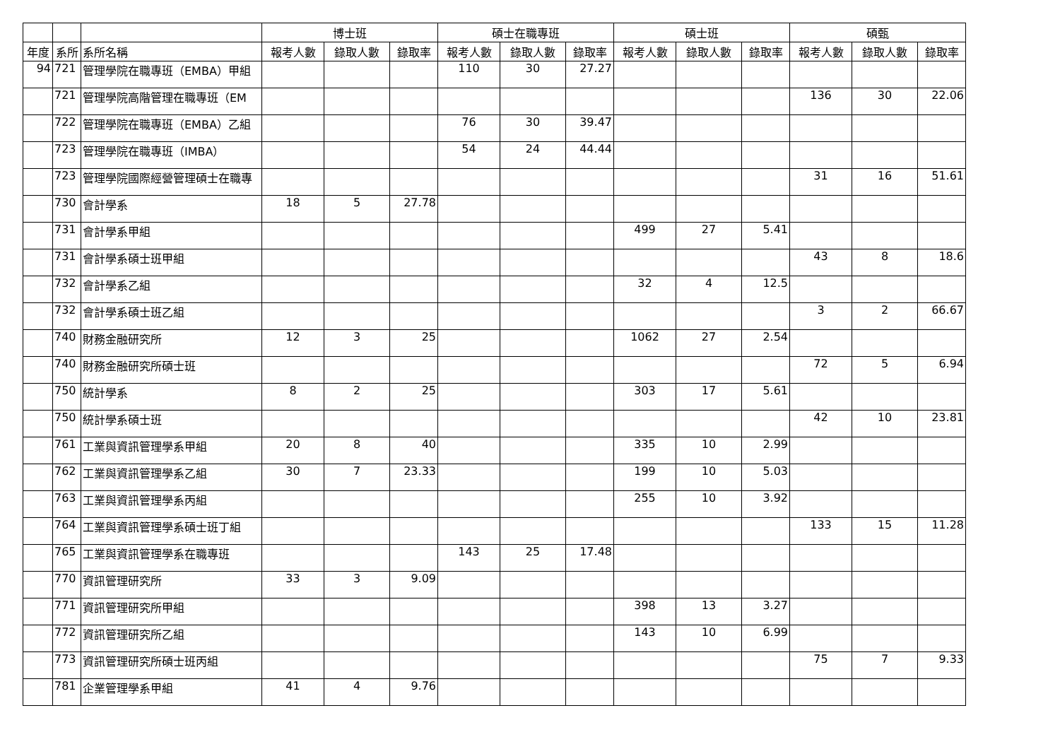| | | | 博士班 | | | 碩士在職專班 | | | 碩士班 | | | 碩甄 | | |
| --- | --- | --- | --- | --- | --- | --- | --- | --- | --- | --- | --- | --- | --- | --- |
| 年度 | 系所 | 系所名稱 | 報考人數 | 錄取人數 | 錄取率 | 報考人數 | 錄取人數 | 錄取率 | 報考人數 | 錄取人數 | 錄取率 | 報考人數 | 錄取人數 | 錄取率 |
| 94 | 721 | 管理學院在職專班（EMBA）甲組 | | | | 110 | 30 | 27.27 | | | | | | |
| | 721 | 管理學院高階管理在職專班（EM | | | | | | | | | | 136 | 30 | 22.06 |
| | 722 | 管理學院在職專班（EMBA）乙組 | | | | 76 | 30 | 39.47 | | | | | | |
| | 723 | 管理學院在職專班（IMBA） | | | | 54 | 24 | 44.44 | | | | | | |
| | 723 | 管理學院國際經營管理碩士在職專 | | | | | | | | | | 31 | 16 | 51.61 |
| | 730 | 會計學系 | 18 | 5 | 27.78 | | | | | | | | | |
| | 731 | 會計學系甲組 | | | | | | | 499 | 27 | 5.41 | | | |
| | 731 | 會計學系碩士班甲組 | | | | | | | | | | 43 | 8 | 18.6 |
| | 732 | 會計學系乙組 | | | | | | | 32 | 4 | 12.5 | | | |
| | 732 | 會計學系碩士班乙組 | | | | | | | | | | 3 | 2 | 66.67 |
| | 740 | 財務金融研究所 | 12 | 3 | 25 | | | | 1062 | 27 | 2.54 | | | |
| | 740 | 財務金融研究所碩士班 | | | | | | | | | | 72 | 5 | 6.94 |
| | 750 | 統計學系 | 8 | 2 | 25 | | | | 303 | 17 | 5.61 | | | |
| | 750 | 統計學系碩士班 | | | | | | | | | | 42 | 10 | 23.81 |
| | 761 | 工業與資訊管理學系甲組 | 20 | 8 | 40 | | | | 335 | 10 | 2.99 | | | |
| | 762 | 工業與資訊管理學系乙組 | 30 | 7 | 23.33 | | | | 199 | 10 | 5.03 | | | |
| | 763 | 工業與資訊管理學系丙組 | | | | | | | 255 | 10 | 3.92 | | | |
| | 764 | 工業與資訊管理學系碩士班丁組 | | | | | | | | | | 133 | 15 | 11.28 |
| | 765 | 工業與資訊管理學系在職專班 | | | | 143 | 25 | 17.48 | | | | | | |
| | 770 | 資訊管理研究所 | 33 | 3 | 9.09 | | | | | | | | | |
| | 771 | 資訊管理研究所甲組 | | | | | | | 398 | 13 | 3.27 | | | |
| | 772 | 資訊管理研究所乙組 | | | | | | | 143 | 10 | 6.99 | | | |
| | 773 | 資訊管理研究所碩士班丙組 | | | | | | | | | | 75 | 7 | 9.33 |
| | 781 | 企業管理學系甲組 | 41 | 4 | 9.76 | | | | | | | | | |